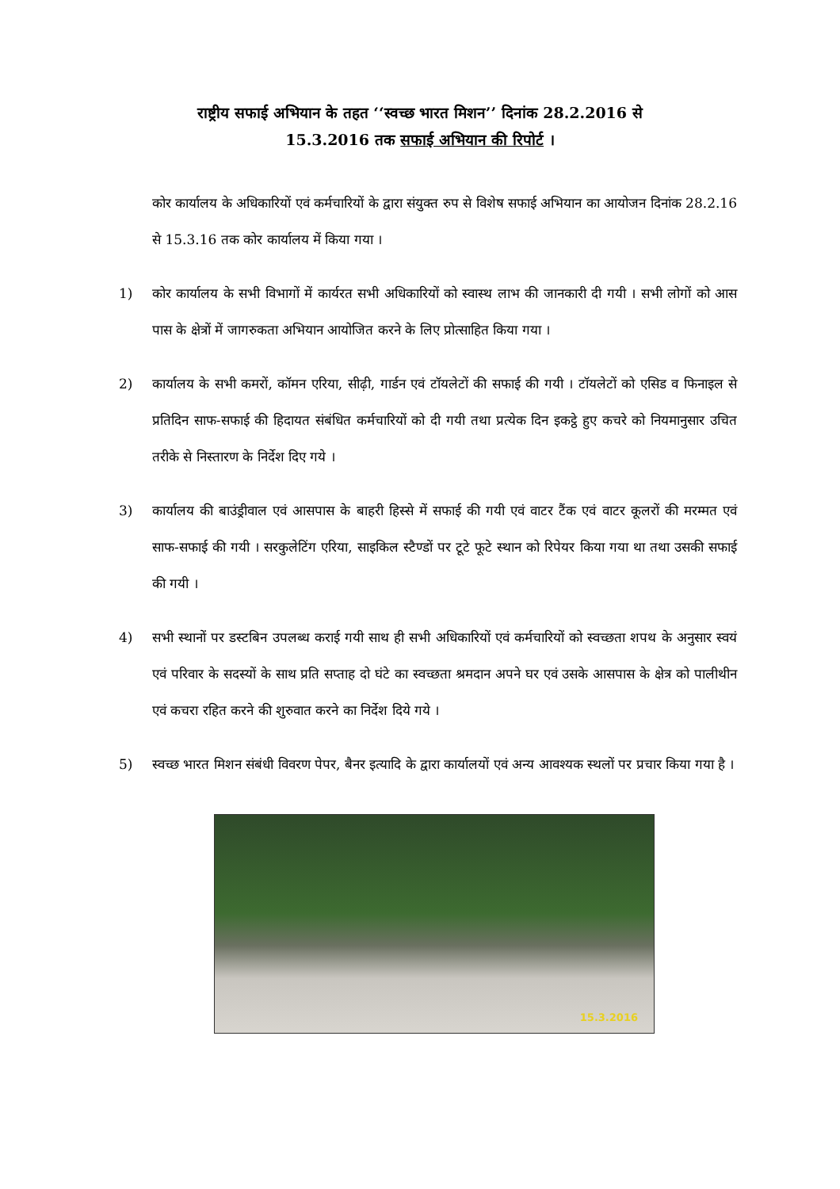राष्ट्रीय सफाई अभियान के तहत ‘‘स्वच्छ भारत मिशन’’ दिनांक 28.2.2016 से
15.3.2016 तक सफाई अभियान की रिपोर्ट ।
कोर कार्यालय के अधिकारियों एवं कर्मचारियों के द्वारा संयुक्त रुप से विशेष सफाई अभियान का आयोजन दिनांक 28.2.16 से 15.3.16 तक कोर कार्यालय में किया गया ।
1) कोर कार्यालय के सभी विभागों में कार्यरत सभी अधिकारियों को स्वास्थ लाभ की जानकारी दी गयी । सभी लोगों को आस पास के क्षेत्रों में जागरुकता अभियान आयोजित करने के लिए प्रोत्साहित किया गया ।
2) कार्यालय के सभी कमरों, कॉमन एरिया, सीढ़ी, गार्डन एवं टॉयलेटों की सफाई की गयी । टॉयलेटों को एसिड व फिनाइल से प्रतिदिन साफ-सफाई की हिदायत संबंधित कर्मचारियों को दी गयी तथा प्रत्येक दिन इकट्ठे हुए कचरे को नियमानुसार उचित तरीके से निस्तारण के निर्देश दिए गये ।
3) कार्यालय की बाउंड्रीवाल एवं आसपास के बाहरी हिस्से में सफाई की गयी एवं वाटर टैंक एवं वाटर कूलरों की मरम्मत एवं साफ-सफाई की गयी । सरकुलेटिंग एरिया, साइकिल स्टैण्डों पर टूटे फूटे स्थान को रिपेयर किया गया था तथा उसकी सफाई की गयी ।
4) सभी स्थानों पर डस्टबिन उपलब्ध कराई गयी साथ ही सभी अधिकारियों एवं कर्मचारियों को स्वच्छता शपथ के अनुसार स्वयं एवं परिवार के सदस्यों के साथ प्रति सप्ताह दो घंटे का स्वच्छता श्रमदान अपने घर एवं उसके आसपास के क्षेत्र को पालीथीन एवं कचरा रहित करने की शुरुवात करने का निर्देश दिये गये ।
5) स्वच्छ भारत मिशन संबंधी विवरण पेपर, बैनर इत्यादि के द्वारा कार्यालयों एवं अन्य आवश्यक स्थलों पर प्रचार किया गया है ।
15.3.2016